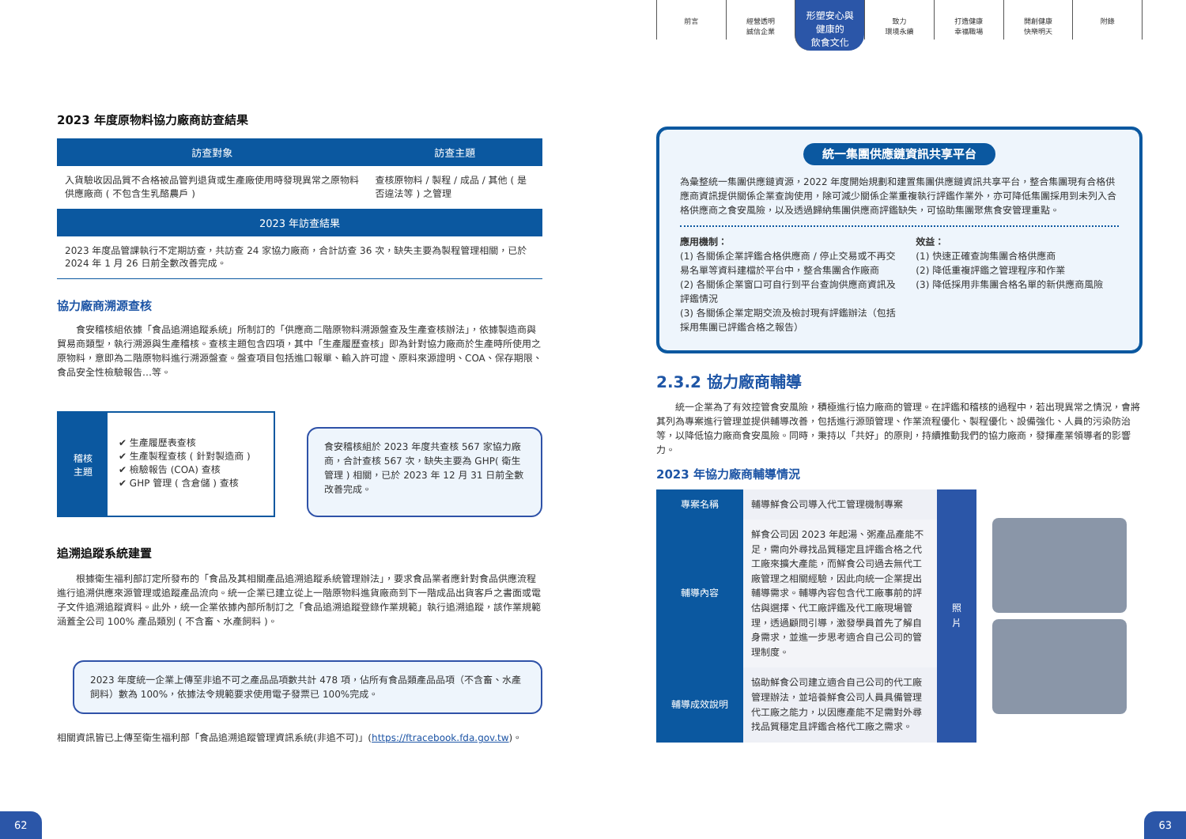2023 年度原物料協力廠商訪查結果
| 訪查對象 | 訪查主題 |
| --- | --- |
| 入貨驗收因品質不合格被品管判退貨或生產廠使用時發現異常之原物料供應廠商 ( 不包含生乳酪農戶 ) | 查核原物料 / 製程 / 成品 / 其他 ( 是否違法等 ) 之管理 |
| 2023 年訪查結果 | |
| 2023 年度品管課執行不定期訪查，共訪查 24 家協力廠商，合計訪查 36 次，缺失主要為製程管理相關，已於 2024 年 1 月 26 日前全數改善完成。 | |
協力廠商溯源查核
食安稽核組依據「食品追溯追蹤系統」所制訂的「供應商二階原物料溯源盤查及生產查核辦法」，依據製造商與貿易商類型，執行溯源與生產稽核。查核主題包含四項，其中「生產履歷查核」即為針對協力廠商於生產時所使用之原物料，意即為二階原物料進行溯源盤查。盤查項目包括進口報單、輸入許可證、原料來源證明、COA、保存期限、食品安全性檢驗報告…等。
稽核
主題
✔ 生產履歷表查核
✔ 生產製程查核 ( 針對製造商 )
✔ 檢驗報告 (COA) 查核
✔ GHP 管理 ( 含倉儲 ) 查核
食安稽核組於 2023 年度共查核 567 家協力廠商，合計查核 567 次，缺失主要為 GHP( 衛生管理 ) 相關，已於 2023 年 12 月 31 日前全數改善完成。
追溯追蹤系統建置
根據衛生福利部訂定所發布的「食品及其相關產品追溯追蹤系統管理辦法」，要求食品業者應針對食品供應流程進行追溯供應來源管理或追蹤產品流向。統一企業已建立從上一階原物料進貨廠商到下一階成品出貨客戶之書面或電子文件追溯追蹤資料。此外，統一企業依據內部所制訂之「食品追溯追蹤登錄作業規範」執行追溯追蹤，該作業規範涵蓋全公司 100% 產品類別 ( 不含畜、水產飼料 )。
2023 年度統一企業上傳至非追不可之產品品項數共計 478 項，佔所有食品類產品品項（不含畜、水產飼料）數為 100%，依據法令規範要求使用電子發票已 100%完成。
相關資訊皆已上傳至衛生福利部「食品追溯追蹤管理資訊系統(非追不可)」(https://ftracebook.fda.gov.tw)。
前言 經營透明
誠信企業
形塑安心與
健康的
飲食文化
致力
環境永續
打造健康
幸福職場
開創健康
快樂明天
附錄
統一集團供應鏈資訊共享平台
為彙整統一集團供應鏈資源，2022 年度開始規劃和建置集團供應鏈資訊共享平台，整合集團現有合格供應商資訊提供關係企業查詢使用，除可減少關係企業重複執行評鑑作業外，亦可降低集團採用到未列入合格供應商之食安風險，以及透過歸納集團供應商評鑑缺失，可協助集團聚焦食安管理重點。
應用機制：
(1) 各關係企業評鑑合格供應商 / 停止交易或不再交易名單等資料建檔於平台中，整合集團合作廠商
(2) 各關係企業窗口可自行到平台查詢供應商資訊及評鑑情況
(3) 各關係企業定期交流及檢討現有評鑑辦法（包括採用集團已評鑑合格之報告）
效益：
(1) 快速正確查詢集團合格供應商
(2) 降低重複評鑑之管理程序和作業
(3) 降低採用非集團合格名單的新供應商風險
2.3.2 協力廠商輔導
統一企業為了有效控管食安風險，積極進行協力廠商的管理。在評鑑和稽核的過程中，若出現異常之情況，會將其列為專案進行管理並提供輔導改善，包括進行源頭管理、作業流程優化、製程優化、設備強化、人員的污染防治等，以降低協力廠商食安風險。同時，秉持以「共好」的原則，持續推動我們的協力廠商，發揮產業領導者的影響力。
2023 年協力廠商輔導情況
| 專案名稱 | 輔導鮮食公司導入代工管理機制專案 | 照 片 | |
| 輔導內容 | 鮮食公司因 2023 年起湯、粥產品產能不足，需向外尋找品質穩定且評鑑合格之代工廠來擴大產能，而鮮食公司過去無代工廠管理之相關經驗，因此向統一企業提出輔導需求。輔導內容包含代工廠事前的評估與選擇、代工廠評鑑及代工廠現場管理，透過顧問引導，激發學員首先了解自身需求，並進一步思考適合自己公司的管理制度。 | | |
| 輔導成效說明 | 協助鮮食公司建立適合自己公司的代工廠管理辦法，並培養鮮食公司人員具備管理代工廠之能力，以因應產能不足需對外尋找品質穩定且評鑑合格代工廠之需求。 | | |
62 63